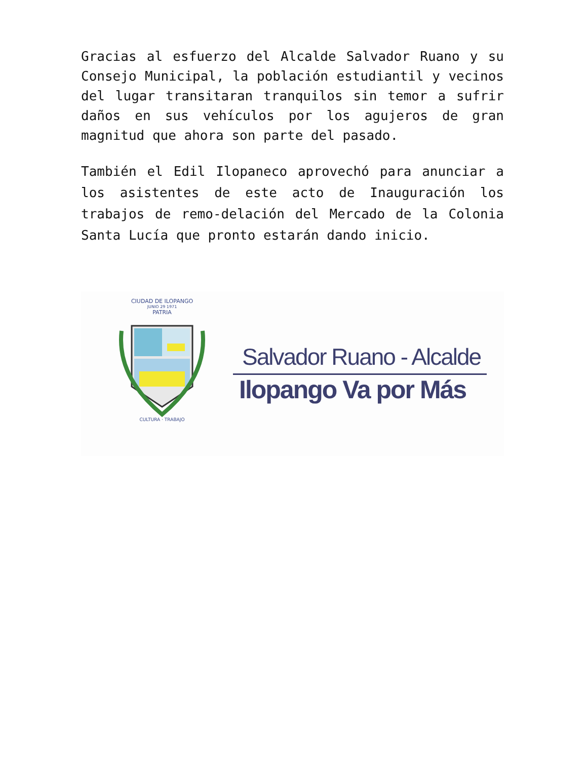Gracias al esfuerzo del Alcalde Salvador Ruano y su Consejo Municipal, la población estudiantil y vecinos del lugar transitaran tranquilos sin temor a sufrir daños en sus vehículos por los agujeros de gran magnitud que ahora son parte del pasado.
También el Edil Ilopaneco aprovechó para anunciar a los asistentes de este acto de Inauguración los trabajos de remo-delación del Mercado de la Colonia Santa Lucía que pronto estarán dando inicio.
CIUDAD DE ILOPANGO
JUNIO 29 1971
PATRIA
CULTURA · TRABAJO
Salvador Ruano - Alcalde
Ilopango Va por Más